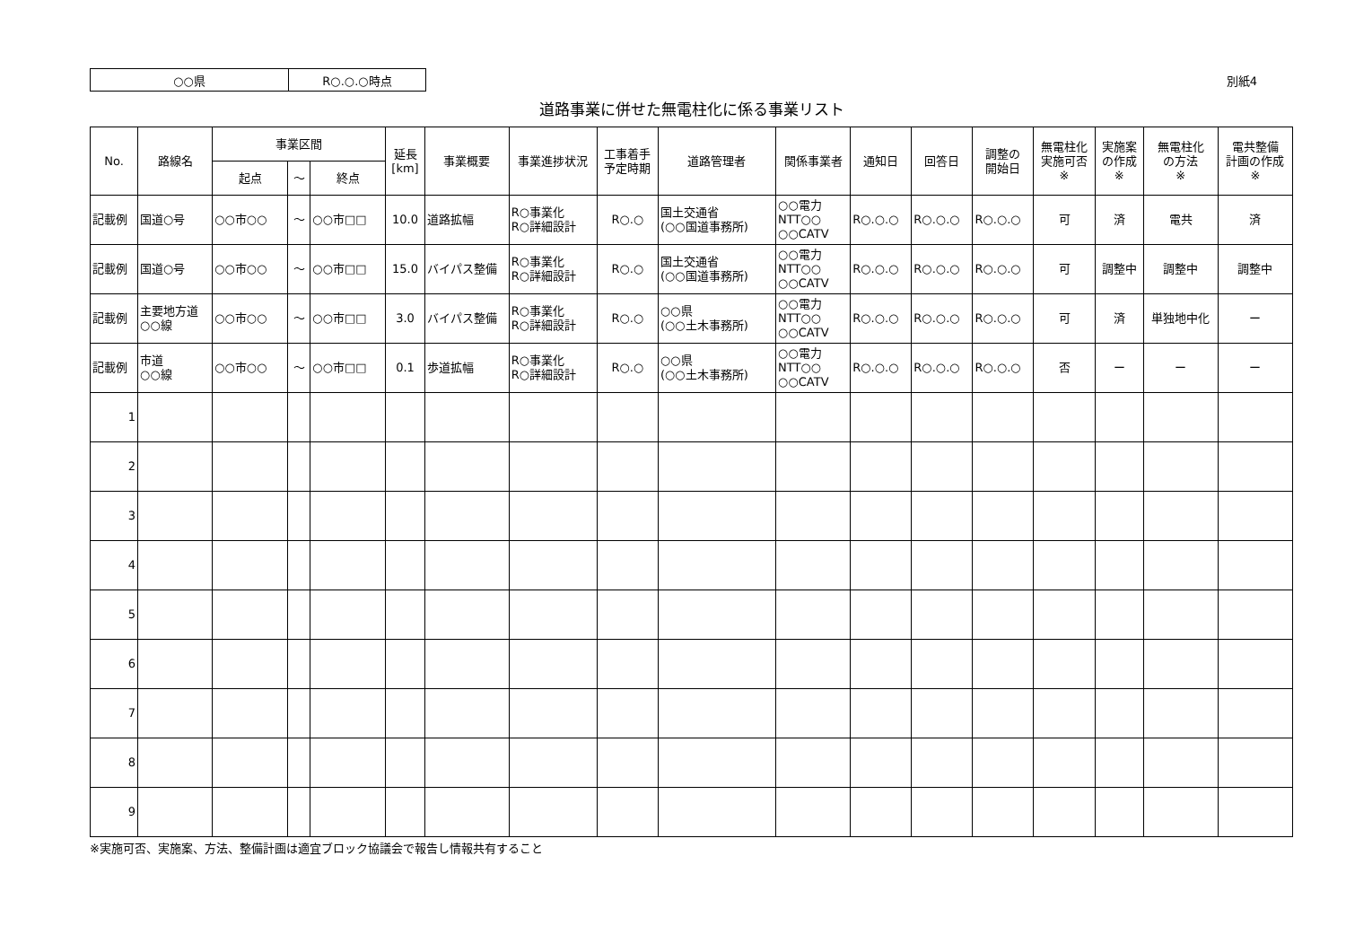| ○○県 | R○.○.○時点 |
別紙4
道路事業に併せた無電柱化に係る事業リスト
| No. | 路線名 | 事業区間 | | | 延長 [km] | 事業概要 | 事業進捗状況 | 工事着手 予定時期 | 道路管理者 | 関係事業者 | 通知日 | 回答日 | 調整の 開始日 | 無電柱化 実施可否 ※ | 実施案 の作成 ※ | 無電柱化 の方法 ※ | 電共整備 計画の作成 ※ |
| --- | --- | --- | --- | --- | --- | --- | --- | --- | --- | --- | --- | --- | --- | --- | --- | --- | --- |
| | | 起点 | ～ | 終点 | | | | | | | | | | | | | |
| 記載例 | 国道○号 | ○○市○○ | ～ | ○○市□□ | 10.0 | 道路拡幅 | R○事業化 R○詳細設計 | R○.○ | 国土交通省 (○○国道事務所) | ○○電力 NTT○○ ○○CATV | R○.○.○ | R○.○.○ | R○.○.○ | 可 | 済 | 電共 | 済 |
| 記載例 | 国道○号 | ○○市○○ | ～ | ○○市□□ | 15.0 | バイパス整備 | R○事業化 R○詳細設計 | R○.○ | 国土交通省 (○○国道事務所) | ○○電力 NTT○○ ○○CATV | R○.○.○ | R○.○.○ | R○.○.○ | 可 | 調整中 | 調整中 | 調整中 |
| 記載例 | 主要地方道 ○○線 | ○○市○○ | ～ | ○○市□□ | 3.0 | バイパス整備 | R○事業化 R○詳細設計 | R○.○ | ○○県 (○○土木事務所) | ○○電力 NTT○○ ○○CATV | R○.○.○ | R○.○.○ | R○.○.○ | 可 | 済 | 単独地中化 | ー |
| 記載例 | 市道 ○○線 | ○○市○○ | ～ | ○○市□□ | 0.1 | 歩道拡幅 | R○事業化 R○詳細設計 | R○.○ | ○○県 (○○土木事務所) | ○○電力 NTT○○ ○○CATV | R○.○.○ | R○.○.○ | R○.○.○ | 否 | ー | ー | ー |
| 1 | | | | | | | | | | | | | | | | | |
| 2 | | | | | | | | | | | | | | | | | |
| 3 | | | | | | | | | | | | | | | | | |
| 4 | | | | | | | | | | | | | | | | | |
| 5 | | | | | | | | | | | | | | | | | |
| 6 | | | | | | | | | | | | | | | | | |
| 7 | | | | | | | | | | | | | | | | | |
| 8 | | | | | | | | | | | | | | | | | |
| 9 | | | | | | | | | | | | | | | | | |
※実施可否、実施案、方法、整備計画は適宜ブロック協議会で報告し情報共有すること